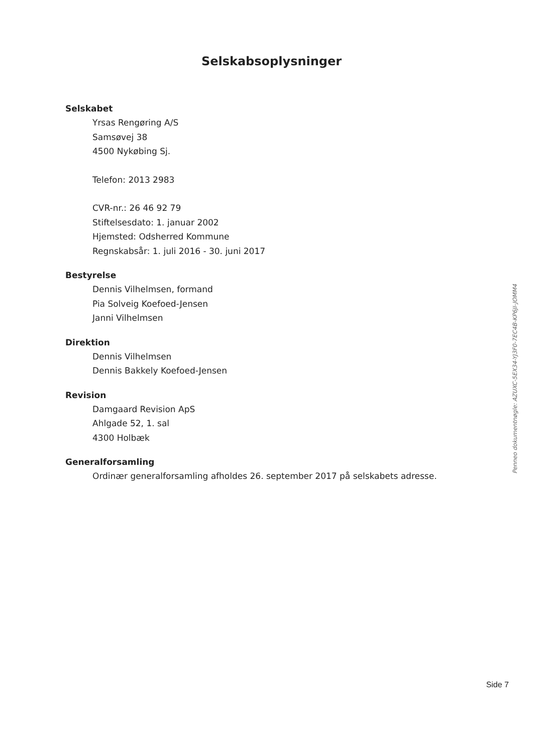Selskabsoplysninger
Selskabet
Yrsas Rengøring A/S
Samsøvej 38
4500 Nykøbing Sj.
Telefon: 2013 2983
CVR-nr.: 26 46 92 79
Stiftelsesdato: 1. januar 2002
Hjemsted: Odsherred Kommune
Regnskabsår: 1. juli 2016 - 30. juni 2017
Bestyrelse
Dennis Vilhelmsen, formand
Pia Solveig Koefoed-Jensen
Janni Vilhelmsen
Direktion
Dennis Vilhelmsen
Dennis Bakkely Koefoed-Jensen
Revision
Damgaard Revision ApS
Ahlgade 52, 1. sal
4300 Holbæk
Generalforsamling
Ordinær generalforsamling afholdes 26. september 2017 på selskabets adresse.
Penneo dokumentnøgle: AZUXC-5EX34-YJ3F0-7EC4B-KP6JI-JOMM4
Side 7